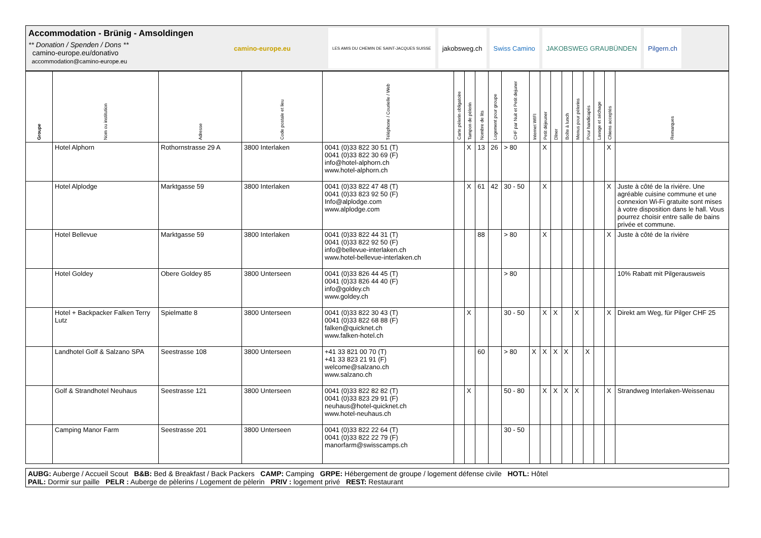Accommodation - Brünig - Amsoldingen
** Donation / Spenden / Dons **
camino-europe.eu/donativo
accommodation@camino-europe.eu
camino-europe.eu
LES AMIS DU CHEMIN DE SAINT-JACQUES SUISSE
jakobsweg.ch Swiss Camino JAKOBSWEG GRAUBÜNDEN Pilgern.ch
| Groupe | Nom ou institution | Adresse | Code postale et lieu | Téléphone / Courielle / Web | Carte pèlerin obligatoire | Tampon de pèlerin | Nombre de lits | Logement pour groupe | CHF par Nuit et Petit dejuner | Internet WIFI | Petit déjeuner | Dîner | Boîte à lunch | Menus pour pèlerins | Pour handicapés | Lavage et séchage | Chiens acceptés | Remarques |
| --- | --- | --- | --- | --- | --- | --- | --- | --- | --- | --- | --- | --- | --- | --- | --- | --- | --- | --- |
| | Hotel Alphorn | Rothornstrasse 29 A | 3800 Interlaken | 0041 (0)33 822 30 51 (T) 0041 (0)33 822 30 69 (F) info@hotel-alphorn.ch www.hotel-alphorn.ch | | X | 13 | 26 | > 80 | | X | | | | | | X | |
| | Hotel Alplodge | Marktgasse 59 | 3800 Interlaken | 0041 (0)33 822 47 48 (T) 0041 (0)33 823 92 50 (F) Info@alplodge.com www.alplodge.com | | X | 61 | 42 | 30 - 50 | | X | | | | | | X | Juste à côté de la rivière. Une agréable cuisine commune et une connexion Wi-Fi gratuite sont mises à votre disposition dans le hall. Vous pourrez choisir entre salle de bains privée et commune. |
| | Hotel Bellevue | Marktgasse 59 | 3800 Interlaken | 0041 (0)33 822 44 31 (T) 0041 (0)33 822 92 50 (F) info@bellevue-interlaken.ch www.hotel-bellevue-interlaken.ch | | | 88 | | > 80 | | X | | | | | | X | Juste à côté de la rivière |
| | Hotel Goldey | Obere Goldey 85 | 3800 Unterseen | 0041 (0)33 826 44 45 (T) 0041 (0)33 826 44 40 (F) info@goldey.ch www.goldey.ch | | | | | > 80 | | | | | | | | | 10% Rabatt mit Pilgerausweis |
| | Hotel + Backpacker Falken Terry Lutz | Spielmatte 8 | 3800 Unterseen | 0041 (0)33 822 30 43 (T) 0041 (0)33 822 68 88 (F) falken@quicknet.ch www.falken-hotel.ch | | X | | | 30 - 50 | | X | X | | X | | | X | Direkt am Weg, für Pilger CHF 25 |
| | Landhotel Golf & Salzano SPA | Seestrasse 108 | 3800 Unterseen | +41 33 821 00 70 (T) +41 33 823 21 91 (F) welcome@salzano.ch www.salzano.ch | | | 60 | | > 80 | X | X | X | X | | X | | | |
| | Golf & Strandhotel Neuhaus | Seestrasse 121 | 3800 Unterseen | 0041 (0)33 822 82 82 (T) 0041 (0)33 823 29 91 (F) neuhaus@hotel-quicknet.ch www.hotel-neuhaus.ch | | X | | | 50 - 80 | | X | X | X | X | | | X | Strandweg Interlaken-Weissenau |
| | Camping Manor Farm | Seestrasse 201 | 3800 Unterseen | 0041 (0)33 822 22 64 (T) 0041 (0)33 822 22 79 (F) manorfarm@swisscamps.ch | | | | | 30 - 50 | | | | | | | | | |
AUBG: Auberge / Accueil Scout B&B: Bed & Breakfast / Back Packers CAMP: Camping GRPE: Hébergement de groupe / logement défense civile HOTL: Hôtel
PAIL: Dormir sur paille PELR : Auberge de pèlerins / Logement de pèlerin PRIV : logement privé REST: Restaurant